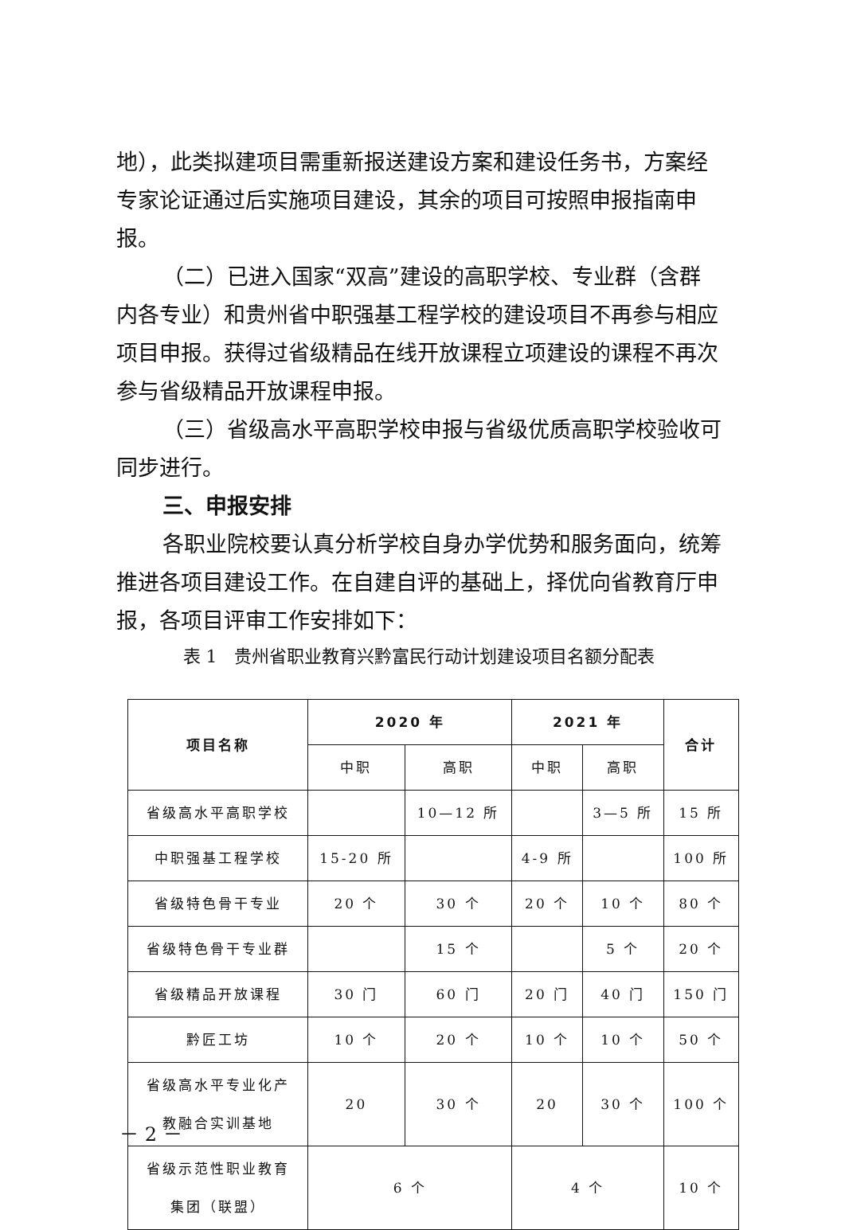地），此类拟建项目需重新报送建设方案和建设任务书，方案经专家论证通过后实施项目建设，其余的项目可按照申报指南申报。
（二）已进入国家“双高”建设的高职学校、专业群（含群内各专业）和贵州省中职强基工程学校的建设项目不再参与相应项目申报。获得过省级精品在线开放课程立项建设的课程不再次参与省级精品开放课程申报。
（三）省级高水平高职学校申报与省级优质高职学校验收可同步进行。
三、申报安排
各职业院校要认真分析学校自身办学优势和服务面向，统筹推进各项目建设工作。在自建自评的基础上，择优向省教育厅申报，各项目评审工作安排如下：
表 1　贵州省职业教育兴黔富民行动计划建设项目名额分配表
| 项目名称 | 2020 年 | | 2021 年 | | 合计 |
| --- | --- | --- | --- | --- | --- |
| | 中职 | 高职 | 中职 | 高职 | |
| 省级高水平高职学校 | | 10—12 所 | | 3—5 所 | 15 所 |
| 中职强基工程学校 | 15-20 所 | | 4-9 所 | | 100 所 |
| 省级特色骨干专业 | 20 个 | 30 个 | 20 个 | 10 个 | 80 个 |
| 省级特色骨干专业群 | | 15 个 | | 5 个 | 20 个 |
| 省级精品开放课程 | 30 门 | 60 门 | 20 门 | 40 门 | 150 门 |
| 黔匠工坊 | 10 个 | 20 个 | 10 个 | 10 个 | 50 个 |
| 省级高水平专业化产 教融合实训基地 | 20 | 30 个 | 20 | 30 个 | 100 个 |
| 省级示范性职业教育 集团（联盟） | 6 个 | | 4 个 | | 10 个 |
－ 2 －